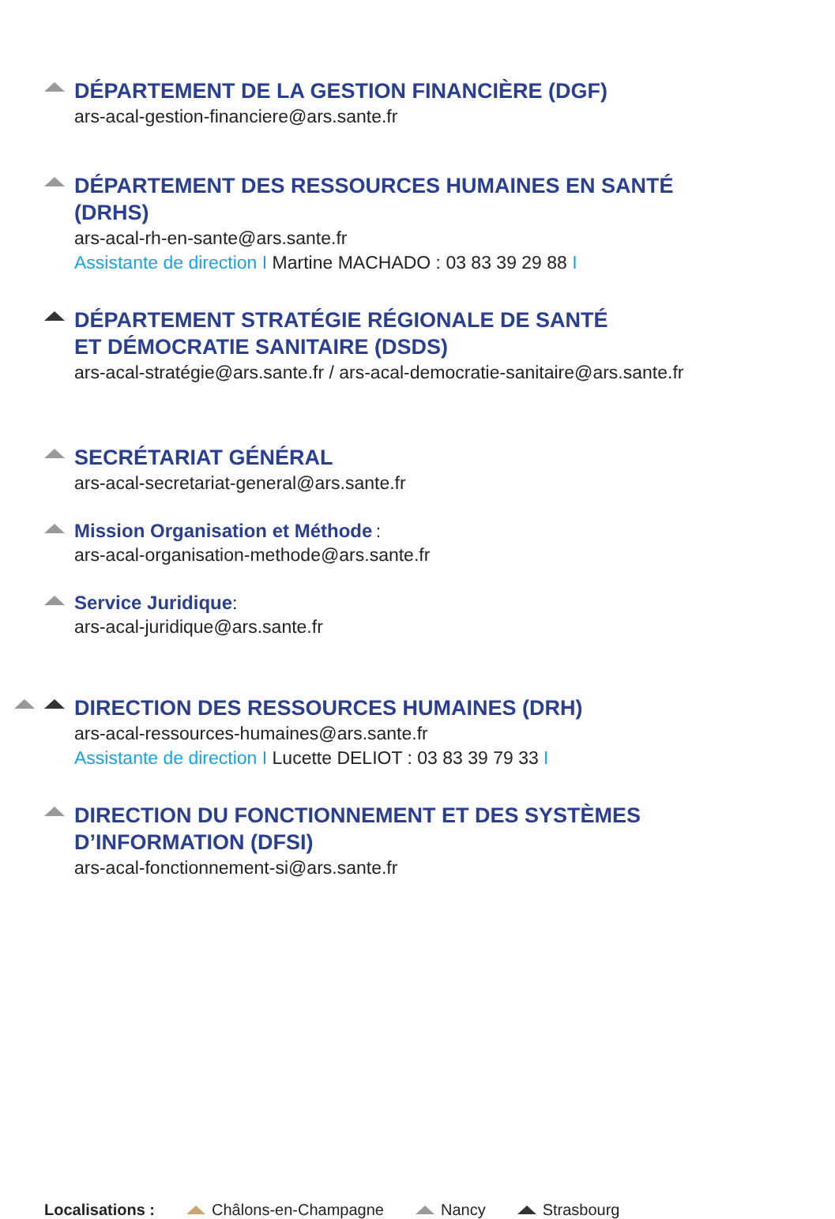DÉPARTEMENT DE LA GESTION FINANCIÈRE (DGF)
ars-acal-gestion-financiere@ars.sante.fr
DÉPARTEMENT DES RESSOURCES HUMAINES EN SANTÉ
(DRHS)
ars-acal-rh-en-sante@ars.sante.fr
Assistante de direction I Martine MACHADO : 03 83 39 29 88 I
DÉPARTEMENT STRATÉGIE RÉGIONALE DE SANTÉ
ET DÉMOCRATIE SANITAIRE (DSDS)
ars-acal-stratégie@ars.sante.fr / ars-acal-democratie-sanitaire@ars.sante.fr
SECRÉTARIAT GÉNÉRAL
ars-acal-secretariat-general@ars.sante.fr
Mission Organisation et Méthode
:
ars-acal-organisation-methode@ars.sante.fr
Service Juridique
:
ars-acal-juridique@ars.sante.fr
DIRECTION DES RESSOURCES HUMAINES (DRH)
ars-acal-ressources-humaines@ars.sante.fr
Assistante de direction I Lucette DELIOT : 03 83 39 79 33 I
DIRECTION DU FONCTIONNEMENT ET DES SYSTÈMES
D’INFORMATION (DFSI)
ars-acal-fonctionnement-si@ars.sante.fr
Localisations : Châlons-en-Champagne Nancy Strasbourg